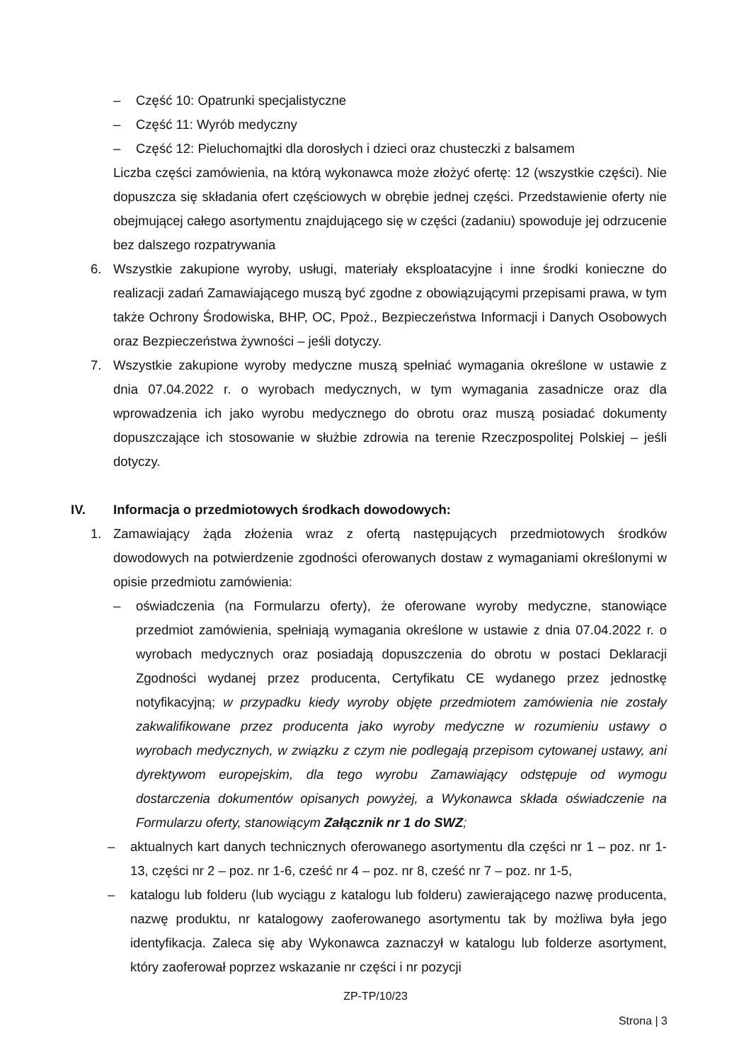– Część 10: Opatrunki specjalistyczne
– Część 11: Wyrób medyczny
– Część 12: Pieluchomajtki dla dorosłych i dzieci oraz chusteczki z balsamem
Liczba części zamówienia, na którą wykonawca może złożyć ofertę: 12 (wszystkie części). Nie dopuszcza się składania ofert częściowych w obrębie jednej części. Przedstawienie oferty nie obejmującej całego asortymentu znajdującego się w części (zadaniu) spowoduje jej odrzucenie bez dalszego rozpatrywania
6. Wszystkie zakupione wyroby, usługi, materiały eksploatacyjne i inne środki konieczne do realizacji zadań Zamawiającego muszą być zgodne z obowiązującymi przepisami prawa, w tym także Ochrony Środowiska, BHP, OC, Ppoż., Bezpieczeństwa Informacji i Danych Osobowych oraz Bezpieczeństwa żywności – jeśli dotyczy.
7. Wszystkie zakupione wyroby medyczne muszą spełniać wymagania określone w ustawie z dnia 07.04.2022 r. o wyrobach medycznych, w tym wymagania zasadnicze oraz dla wprowadzenia ich jako wyrobu medycznego do obrotu oraz muszą posiadać dokumenty dopuszczające ich stosowanie w służbie zdrowia na terenie Rzeczpospolitej Polskiej – jeśli dotyczy.
IV. Informacja o przedmiotowych środkach dowodowych:
1. Zamawiający żąda złożenia wraz z ofertą następujących przedmiotowych środków dowodowych na potwierdzenie zgodności oferowanych dostaw z wymaganiami określonymi w opisie przedmiotu zamówienia:
– oświadczenia (na Formularzu oferty), że oferowane wyroby medyczne, stanowiące przedmiot zamówienia, spełniają wymagania określone w ustawie z dnia 07.04.2022 r. o wyrobach medycznych oraz posiadają dopuszczenia do obrotu w postaci Deklaracji Zgodności wydanej przez producenta, Certyfikatu CE wydanego przez jednostkę notyfikacyjną; w przypadku kiedy wyroby objęte przedmiotem zamówienia nie zostały zakwalifikowane przez producenta jako wyroby medyczne w rozumieniu ustawy o wyrobach medycznych, w związku z czym nie podlegają przepisom cytowanej ustawy, ani dyrektywom europejskim, dla tego wyrobu Zamawiający odstępuje od wymogu dostarczenia dokumentów opisanych powyżej, a Wykonawca składa oświadczenie na Formularzu oferty, stanowiącym Załącznik nr 1 do SWZ;
– aktualnych kart danych technicznych oferowanego asortymentu dla części nr 1 – poz. nr 1-13, części nr 2 – poz. nr 1-6, cześć nr 4 – poz. nr 8, cześć nr 7 – poz. nr 1-5,
– katalogu lub folderu (lub wyciągu z katalogu lub folderu) zawierającego nazwę producenta, nazwę produktu, nr katalogowy zaoferowanego asortymentu tak by możliwa była jego identyfikacja. Zaleca się aby Wykonawca zaznaczył w katalogu lub folderze asortyment, który zaoferował poprzez wskazanie nr części i nr pozycji
ZP-TP/10/23
Strona | 3